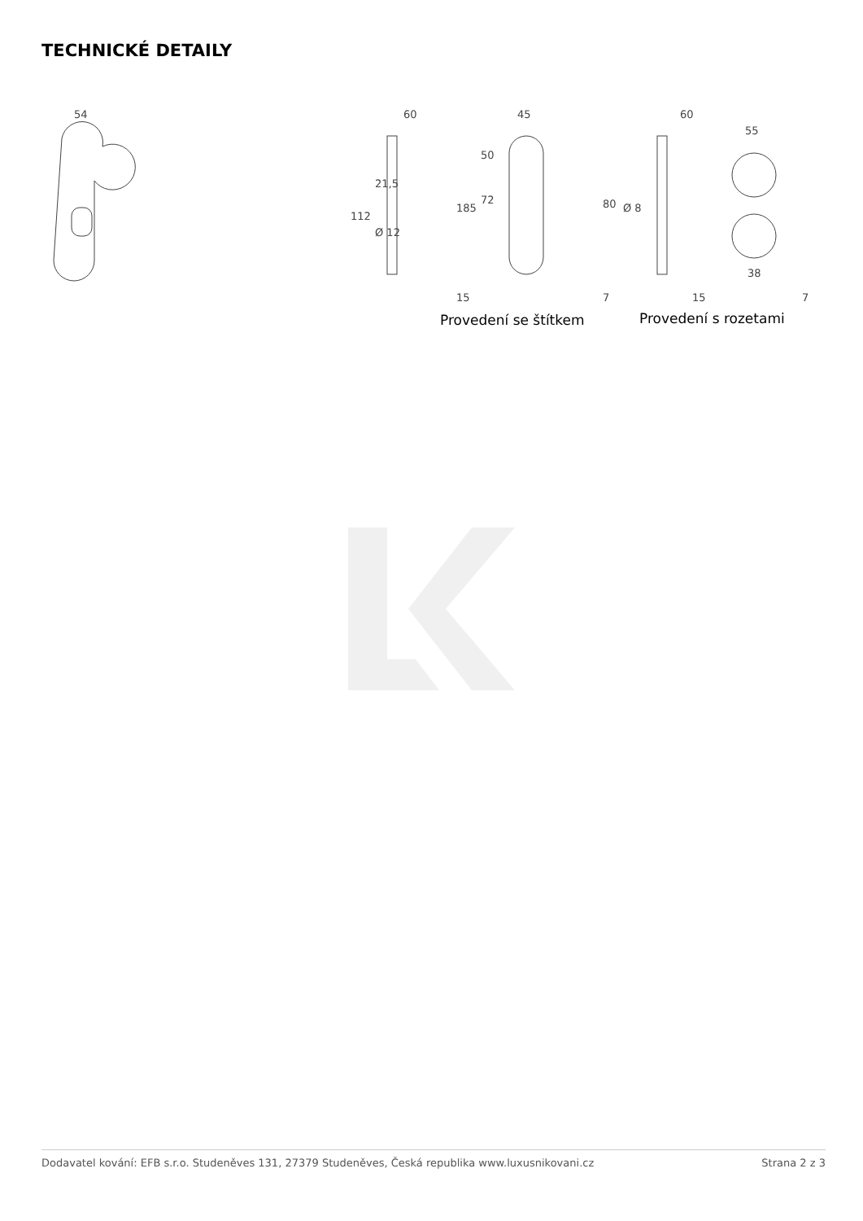TECHNICKÉ DETAILY
54
60
45
60
55
112
21,5
Ø 12
15
185
50
72
7
80
Ø 8
15
38
7
Provedení se štítkem
Provedení s rozetami
Dodavatel kování: EFB s.r.o. Studeněves 131, 27379 Studeněves, Česká republika www.luxusnikovani.cz Strana 2 z 3